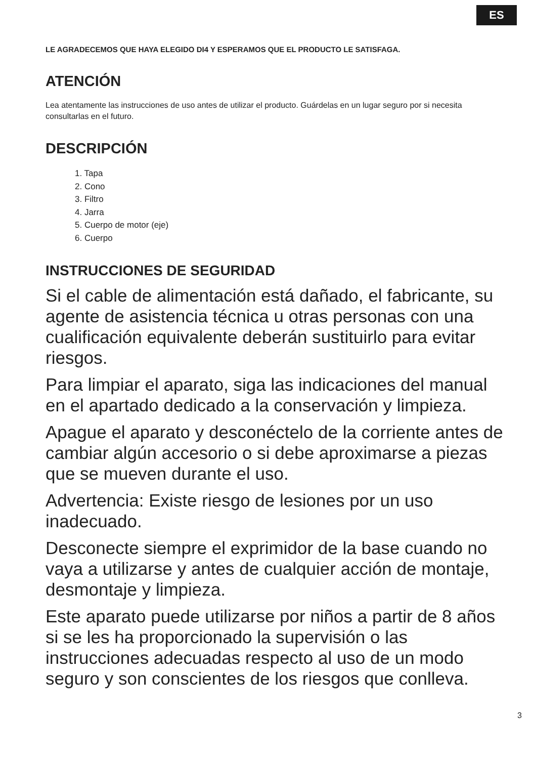ES
LE AGRADECEMOS QUE HAYA ELEGIDO DI4 Y ESPERAMOS QUE EL PRODUCTO LE SATISFAGA.
ATENCIÓN
Lea atentamente las instrucciones de uso antes de utilizar el producto. Guárdelas en un lugar seguro por si necesita consultarlas en el futuro.
DESCRIPCIÓN
1. Tapa
2. Cono
3. Filtro
4. Jarra
5. Cuerpo de motor (eje)
6. Cuerpo
INSTRUCCIONES DE SEGURIDAD
Si el cable de alimentación está dañado, el fabricante, su agente de asistencia técnica u otras personas con una cualificación equivalente deberán sustituirlo para evitar riesgos.
Para limpiar el aparato, siga las indicaciones del manual en el apartado dedicado a la conservación y limpieza.
Apague el aparato y desconéctelo de la corriente antes de cambiar algún accesorio o si debe aproximarse a piezas que se mueven durante el uso.
Advertencia: Existe riesgo de lesiones por un uso inadecuado.
Desconecte siempre el exprimidor de la base cuando no vaya a utilizarse y antes de cualquier acción de montaje, desmontaje y limpieza.
Este aparato puede utilizarse por niños a partir de 8 años si se les ha proporcionado la supervisión o las instrucciones adecuadas respecto al uso de un modo seguro y son conscientes de los riesgos que conlleva.
3